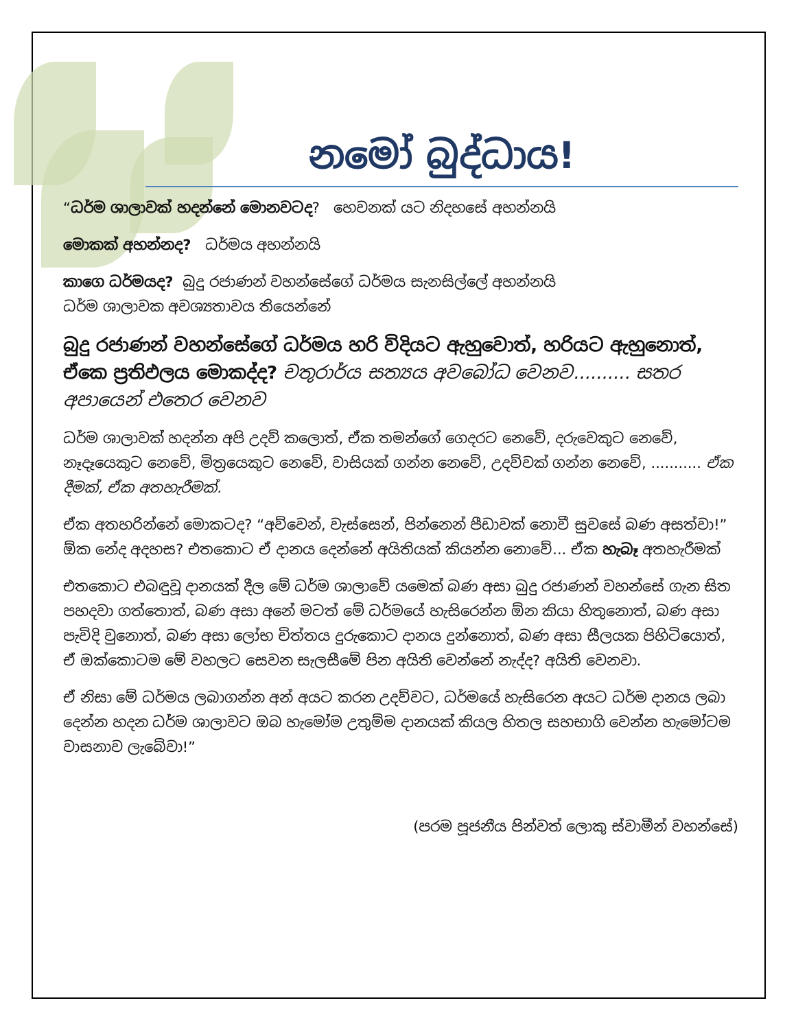නමෝ බුද්ධාය!
“ධර්ම ශාලාවක් හදන්නේ මොනවටද? හෙවනක් යට නිදහසේ අහන්නයි
මොකක් අහන්නද? ධර්මය අහන්නයි
කාගෙ ධර්මයද? බුදු රජාණන් වහන්සේගේ ධර්මය සැනසිල්ලේ අහන්නයි
ධර්ම ශාලාවක අවශ්‍යතාවය තියෙන්නේ
බුදු රජාණන් වහන්සේගේ ධර්මය හරි විදියට ඇහුවොත්, හරියට ඇහුනොත්, ඒකෙ ප්‍රතිඵලය මොකද්ද? චතුරාර්ය සත්‍යය අවබෝධ වෙනව.......... සතර අපායෙන් එතෙර වෙනව
ධර්ම ශාලාවක් හදන්න අපි උදව් කලොත්, ඒක තමන්ගේ ගෙදරට නෙවේ, දරුවෙකුට නෙවේ, නෑදෑයෙකුට නෙවේ, මිත්‍රයෙකුට නෙවේ, වාසියක් ගන්න නෙවේ, උදව්වක් ගන්න නෙවේ, ........... ඒක දීමක්, ඒක අතහැරීමක්.
ඒක අතහරින්නේ මොකටද? “අව්වෙන්, වැස්සෙන්, පින්නෙන් පීඩාවක් නොවී සුවසේ බණ අසත්වා!” ඕක නේද අදහස? එතකොට ඒ දානය දෙන්නේ අයිතියක් කියන්න නොවේ... ඒක හැබෑ අතහැරීමක්
එතකොට එබඳුවූ දානයක් දීල මේ ධර්ම ශාලාවේ යමෙක් බණ අසා බුදු රජාණන් වහන්සේ ගැන සිත පහදවා ගත්තොත්, බණ අසා අනේ මටත් මේ ධර්මයේ හැසිරෙන්න ඕන කියා හිතුනොත්, බණ අසා පැවිදි වුනොත්, බණ අසා ලෝභ චිත්තය දුරුකොට දානය දුන්නොත්, බණ අසා සීලයක පිහිටියොත්, ඒ ඔක්කොටම මේ වහලට සෙවන සැලසීමේ පින අයිති වෙන්නේ නැද්ද? අයිති වෙනවා.
ඒ නිසා මේ ධර්මය ලබාගන්න අන් අයට කරන උදව්වට, ධර්මයේ හැසිරෙන අයට ධර්ම දානය ලබා දෙන්න හදන ධර්ම ශාලාවට ඔබ හැමෝම උතුම්ම දානයක් කියල හිතල සහභාගි වෙන්න හැමෝටම වාසනාව ලැබේවා!”
(පරම පූජනීය පින්වත් ලොකු ස්වාමීන් වහන්සේ)